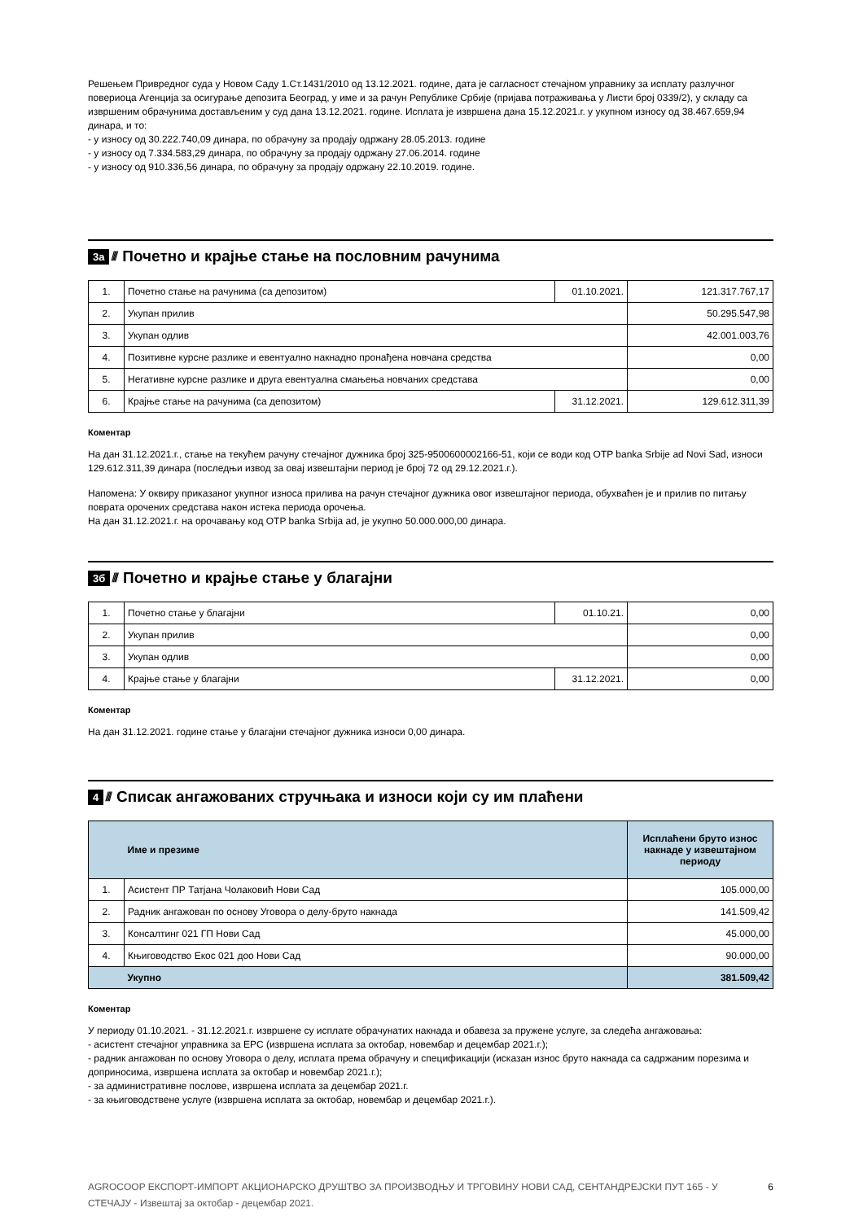Решењем Привредног суда у Новом Саду 1.Ст.1431/2010 од 13.12.2021. године, дата је сагласност стечајном управнику за исплату разлучног повериоца Агенција за осигурање депозита Београд, у име и за рачун Републике Србије (пријава потраживања у Листи број 0339/2), у складу са извршеним обрачунима достављеним у суд дана 13.12.2021. године. Исплата је извршена дана 15.12.2021.г. у укупном износу од 38.467.659,94 динара, и то:
- у износу од 30.222.740,09 динара, по обрачуну за продају одржану 28.05.2013. године
- у износу од 7.334.583,29 динара, по обрачуну за продају одржану 27.06.2014. године
- у износу од 910.336,56 динара, по обрачуну за продају одржану 22.10.2019. године.
3а ////
Почетно и крајње стање на пословним рачунима
| 1. | Почетно стање на рачунима (са депозитом) | 01.10.2021. | 121.317.767,17 |
| 2. | Укупан прилив | | 50.295.547,98 |
| 3. | Укупан одлив | | 42.001.003,76 |
| 4. | Позитивне курсне разлике и евентуално накнадно пронађена новчана средства | | 0,00 |
| 5. | Негативне курсне разлике и друга евентуална смањења новчаних средстава | | 0,00 |
| 6. | Крајње стање на рачунима (са депозитом) | 31.12.2021. | 129.612.311,39 |
Коментар
На дан 31.12.2021.г., стање на текућем рачуну стечајног дужника број 325-9500600002166-51, који се води код OTP banka Srbije ad Novi Sad, износи 129.612.311,39 динара (последњи извод за овај извештајни период је број 72 од 29.12.2021.г.).
Напомена: У оквиру приказаног укупног износа прилива на рачун стечајног дужника овог извештајног периода, обухваћен је и прилив по питању поврата орочених средстава након истека периода орочења.
На дан 31.12.2021.г. на орочавању код OTP banka Srbija ad, је укупно 50.000.000,00 динара.
3б ////
Почетно и крајње стање у благајни
| 1. | Почетно стање у благајни | 01.10.21. | 0,00 |
| 2. | Укупан прилив | | 0,00 |
| 3. | Укупан одлив | | 0,00 |
| 4. | Крајње стање у благајни | 31.12.2021. | 0,00 |
Коментар
На дан 31.12.2021. године стање у благајни стечајног дужника износи 0,00 динара.
4 ////
Списак ангажованих стручњака и износи који су им плаћени
| | Име и презиме | Исплаћени бруто износ накнаде у извештајном периоду |
| --- | --- | --- |
| 1. | Асистент ПР Татјана Чолаковић Нови Сад | 105.000,00 |
| 2. | Радник ангажован по основу Уговора о делу-бруто накнада | 141.509,42 |
| 3. | Консалтинг 021 ГП Нови Сад | 45.000,00 |
| 4. | Књиговодство Екос 021 доо Нови Сад | 90.000,00 |
| | Укупно | 381.509,42 |
Коментар
У периоду 01.10.2021. - 31.12.2021.г. извршене су исплате обрачунатих накнада и обавеза за пружене услуге, за следећа ангажовања:
- асистент стечајног управника за ЕРС (извршена исплата за октобар, новембар и децембар 2021.г.);
- радник ангажован по основу Уговора о делу, исплата према обрачуну и спецификацији (исказан износ бруто накнада са садржаним порезима и доприносима, извршена исплата за октобар и новембар 2021.г.);
- за административне послове, извршена исплата за децембар 2021.г.
- за књиговодствене услуге (извршена исплата за октобар, новембар и децембар 2021.г.).
AGROCOOP ЕКСПОРТ-ИМПОРТ АКЦИОНАРСКО ДРУШТВО ЗА ПРОИЗВОДЊУ И ТРГОВИНУ НОВИ САД, СЕНТАНДРЕЈСКИ ПУТ 165 - У СТЕЧАЈУ - Извештај за октобар - децембар 2021. 6